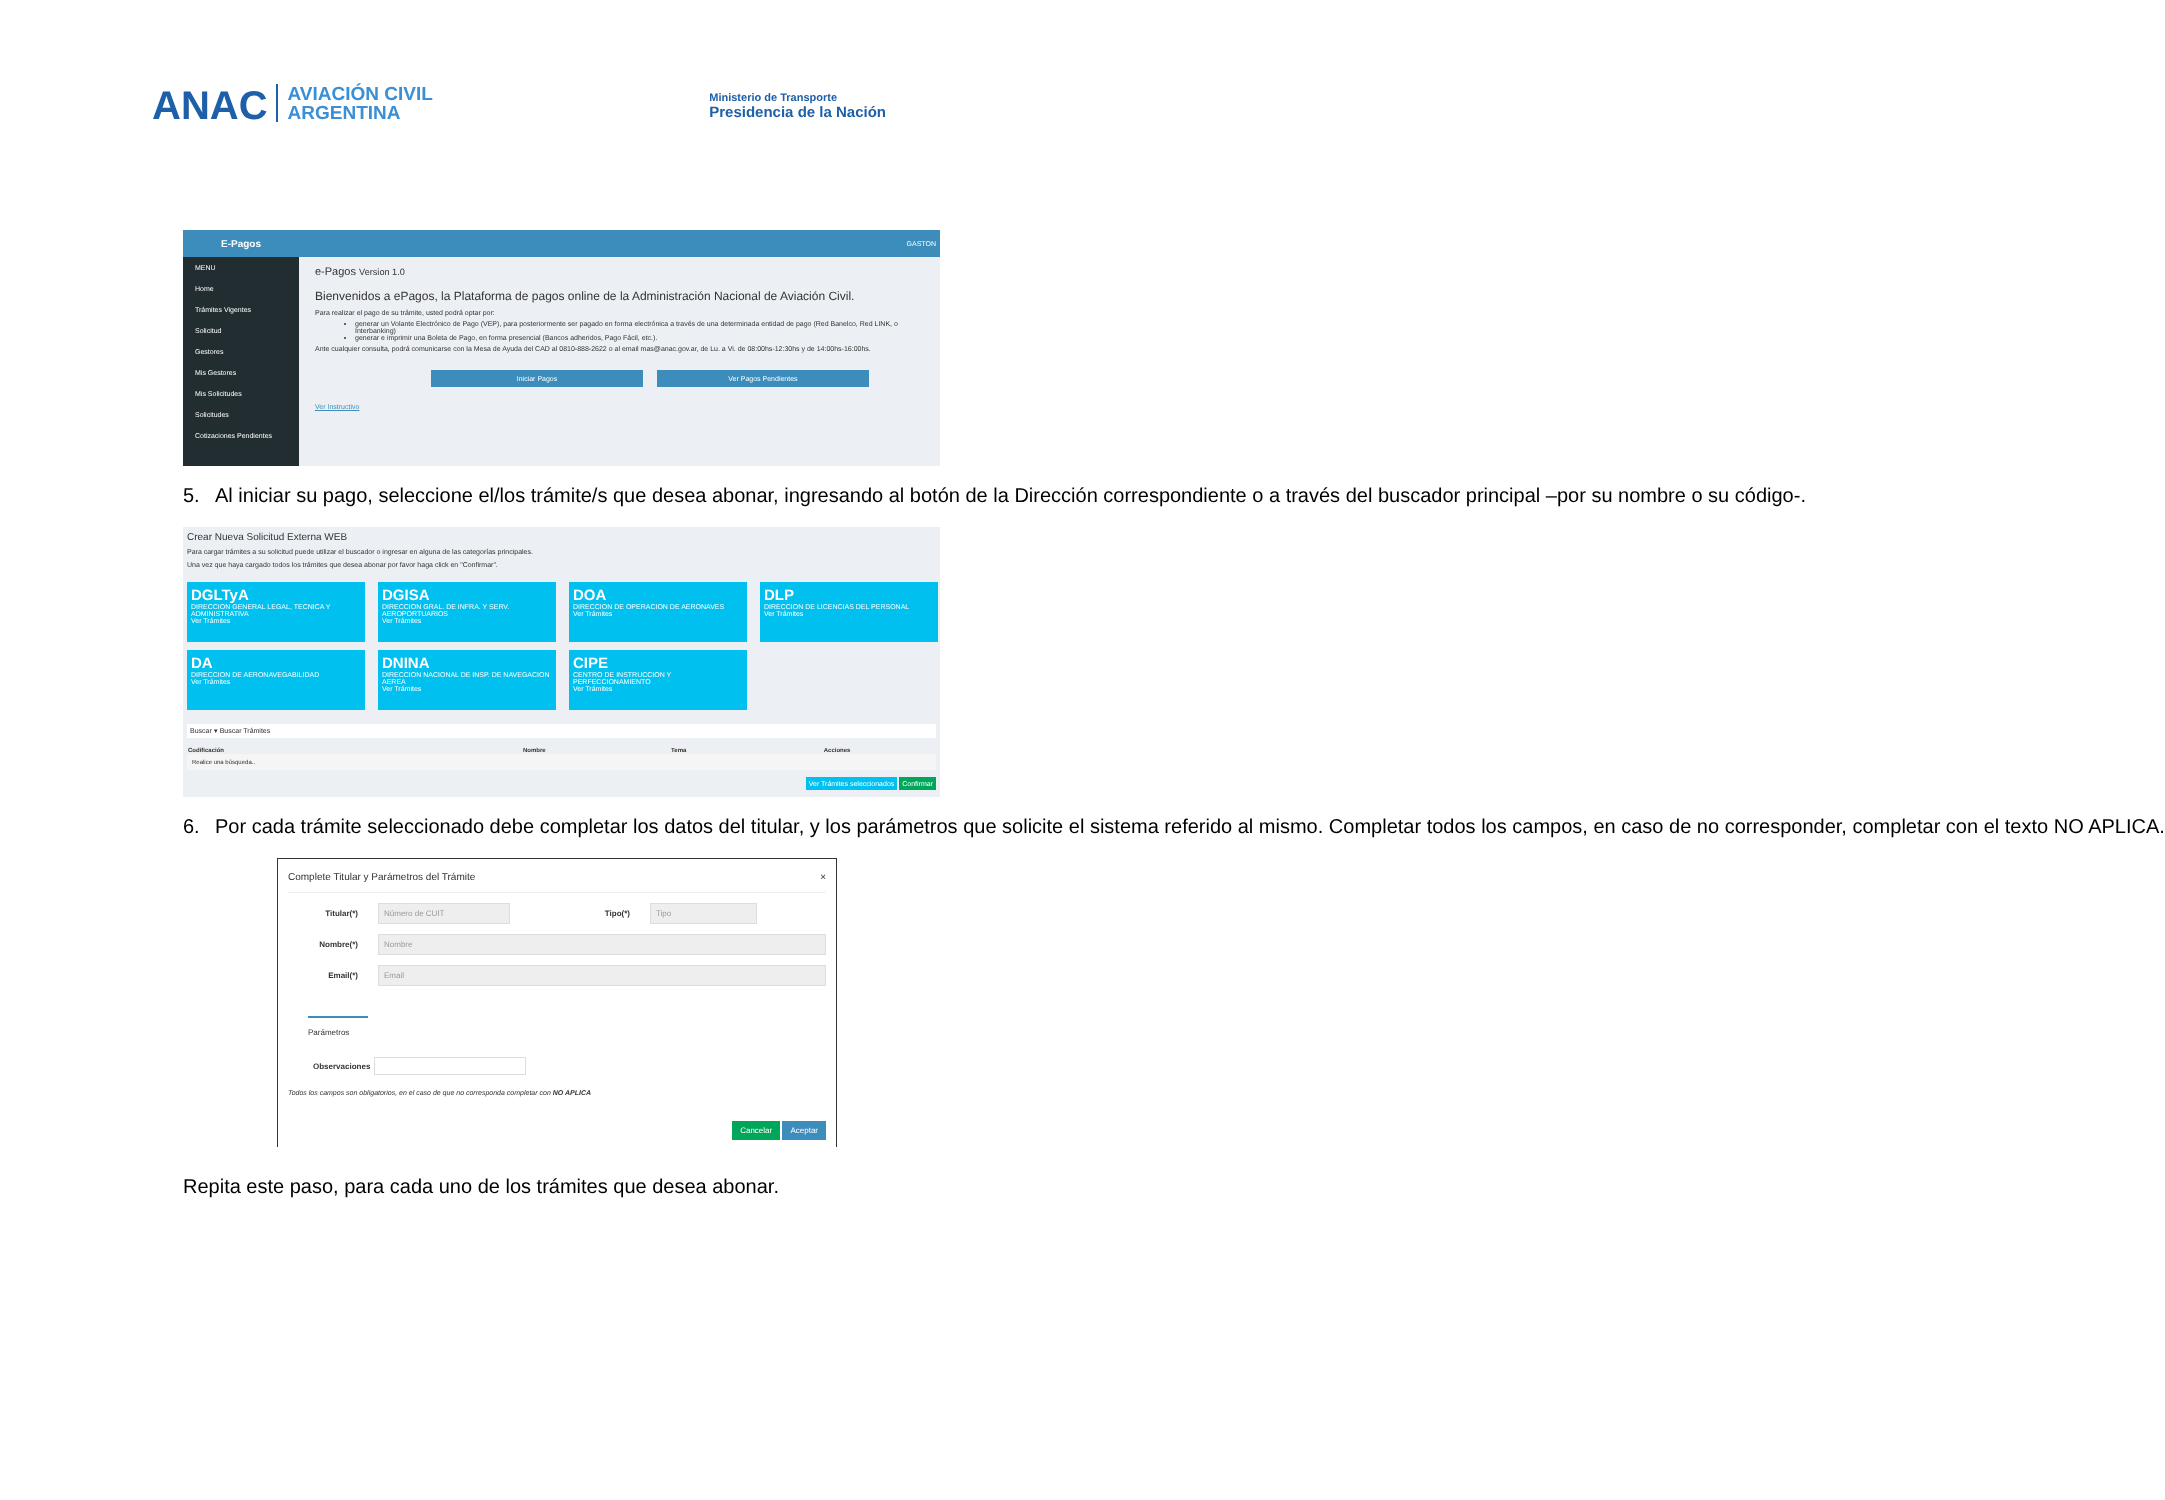ANAC AVIACIÓN CIVIL
ARGENTINA
Ministerio de Transporte
Presidencia de la Nación
E-Pagos
MENU
Home
Trámites Vigentes
Solicitud
Gestores
Mis Gestores
Mis Solicitudes
Solicitudes
Cotizaciones Pendientes
GASTON
e-Pagos Version 1.0
Bienvenidos a ePagos, la Plataforma de pagos online de la Administración Nacional de Aviación Civil.
Para realizar el pago de su trámite, usted podrá optar por:
generar un Volante Electrónico de Pago (VEP), para posteriormente ser pagado en forma electrónica a través de una determinada entidad de pago (Red Banelco, Red LINK, o Interbanking)
generar e imprimir una Boleta de Pago, en forma presencial (Bancos adheridos, Pago Fácil, etc.).
Ante cualquier consulta, podrá comunicarse con la Mesa de Ayuda del CAD al 0810-888-2622 o al email mas@anac.gov.ar, de Lu. a Vi. de 08:00hs-12:30hs y de 14:00hs-16:00hs.
Iniciar Pagos Ver Pagos Pendientes
Ver Instructivo
5. Al iniciar su pago, seleccione el/los trámite/s que desea abonar, ingresando al botón de la Dirección correspondiente o a través del buscador principal –por su nombre o su código-.
Crear Nueva Solicitud Externa WEB
Para cargar trámites a su solicitud puede utilizar el buscador o ingresar en alguna de las categorías principales.
Una vez que haya cargado todos los trámites que desea abonar por favor haga click en "Confirmar".
DGLTyA
DIRECCION GENERAL LEGAL, TECNICA Y ADMINISTRATIVA
Ver Trámites
DGISA
DIRECCION GRAL. DE INFRA. Y SERV. AEROPORTUARIOS
Ver Trámites
DOA
DIRECCION DE OPERACION DE AERONAVES
Ver Trámites
DLP
DIRECCION DE LICENCIAS DEL PERSONAL
Ver Trámites
DA
DIRECCION DE AERONAVEGABILIDAD
Ver Trámites
DNINA
DIRECCION NACIONAL DE INSP. DE NAVEGACION AEREA
Ver Trámites
CIPE
CENTRO DE INSTRUCCION Y PERFECCIONAMIENTO
Ver Trámites
Buscar ▾ Buscar Trámites
| Codificación | Nombre | Tema | Acciones |
| --- | --- | --- | --- |
| Realice una búsqueda.. | | | |
Ver Trámites seleccionados Confirmar
6. Por cada trámite seleccionado debe completar los datos del titular, y los parámetros que solicite el sistema referido al mismo. Completar todos los campos, en caso de no corresponder, completar con el texto NO APLICA.
Complete Titular y Parámetros del Trámite ×
Titular(*) Número de CUIT Tipo(*) Tipo
Nombre(*) Nombre
Email(*) Email
Parámetros
Observaciones
Todos los campos son obligatorios, en el caso de que no corresponda completar con NO APLICA
Cancelar Aceptar
Repita este paso, para cada uno de los trámites que desea abonar.